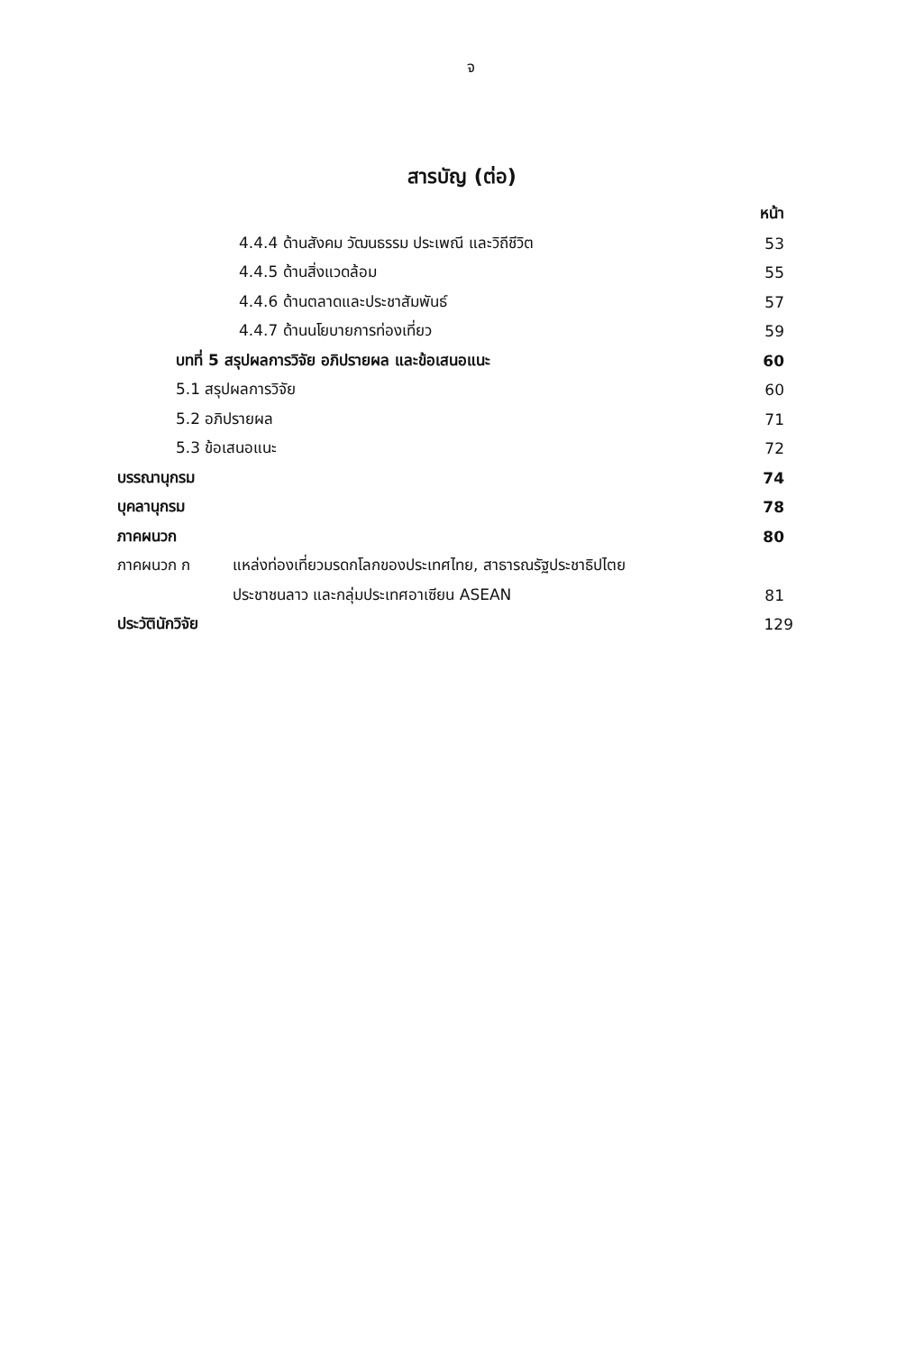จ
สารบัญ (ต่อ)
| | หน้า |
| 4.4.4 ด้านสังคม วัฒนธรรม ประเพณี และวิถีชีวิต | 53 |
| 4.4.5 ด้านสิ่งแวดล้อม | 55 |
| 4.4.6 ด้านตลาดและประชาสัมพันธ์ | 57 |
| 4.4.7 ด้านนโยบายการท่องเที่ยว | 59 |
| บทที่ 5 สรุปผลการวิจัย อภิปรายผล และข้อเสนอแนะ | 60 |
| 5.1 สรุปผลการวิจัย | 60 |
| 5.2 อภิปรายผล | 71 |
| 5.3 ข้อเสนอแนะ | 72 |
| บรรณานุกรม | 74 |
| บุคลานุกรม | 78 |
| ภาคผนวก | 80 |
| ภาคผนวก ก แหล่งท่องเที่ยวมรดกโลกของประเทศไทย, สาธารณรัฐประชาธิปไตย | |
| ประชาชนลาว และกลุ่มประเทศอาเซียน ASEAN | 81 |
| ประวัตินักวิจัย | 129 |